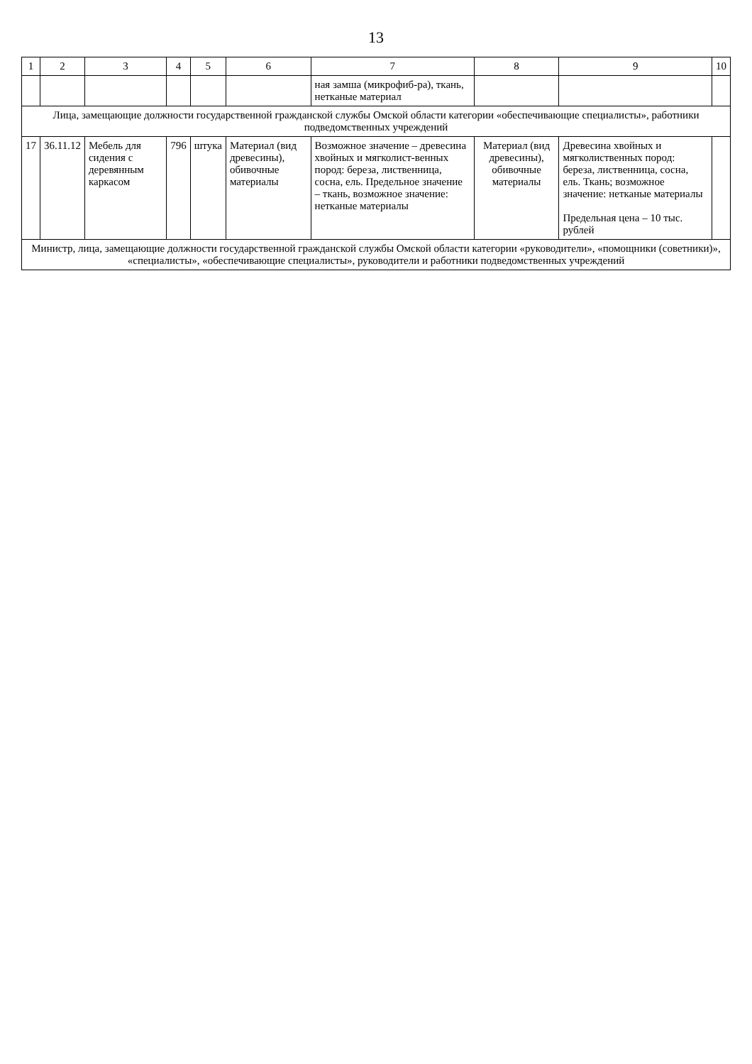13
| 1 | 2 | 3 | 4 | 5 | 6 | 7 | 8 | 9 | 10 |
| --- | --- | --- | --- | --- | --- | --- | --- | --- | --- |
| | | | | | | ная замша (микрофиб-ра), ткань, нетканые материал | | | |
| Лица, замещающие должности государственной гражданской службы Омской области категории «обеспечивающие специалисты», работники подведомственных учреждений | | | | | | | | | |
| 17 | 36.11.12 | Мебель для сидения с деревянным каркасом | 796 | штука | Материал (вид древесины), обивочные материалы | Возможное значение – древесина хвойных и мягколист-венных пород: береза, лиственница, сосна, ель. Предельное значение – ткань, возможное значение: нетканые материалы | Материал (вид древесины), обивочные материалы | Древесина хвойных и мягколиственных пород: береза, лиственница, сосна, ель. Ткань; возможное значение: нетканые материалы Предельная цена – 10 тыс. рублей | |
| Министр, лица, замещающие должности государственной гражданской службы Омской области категории «руководители», «помощники (советники)», «специалисты», «обеспечивающие специалисты», руководители и работники подведомственных учреждений | | | | | | | | | |